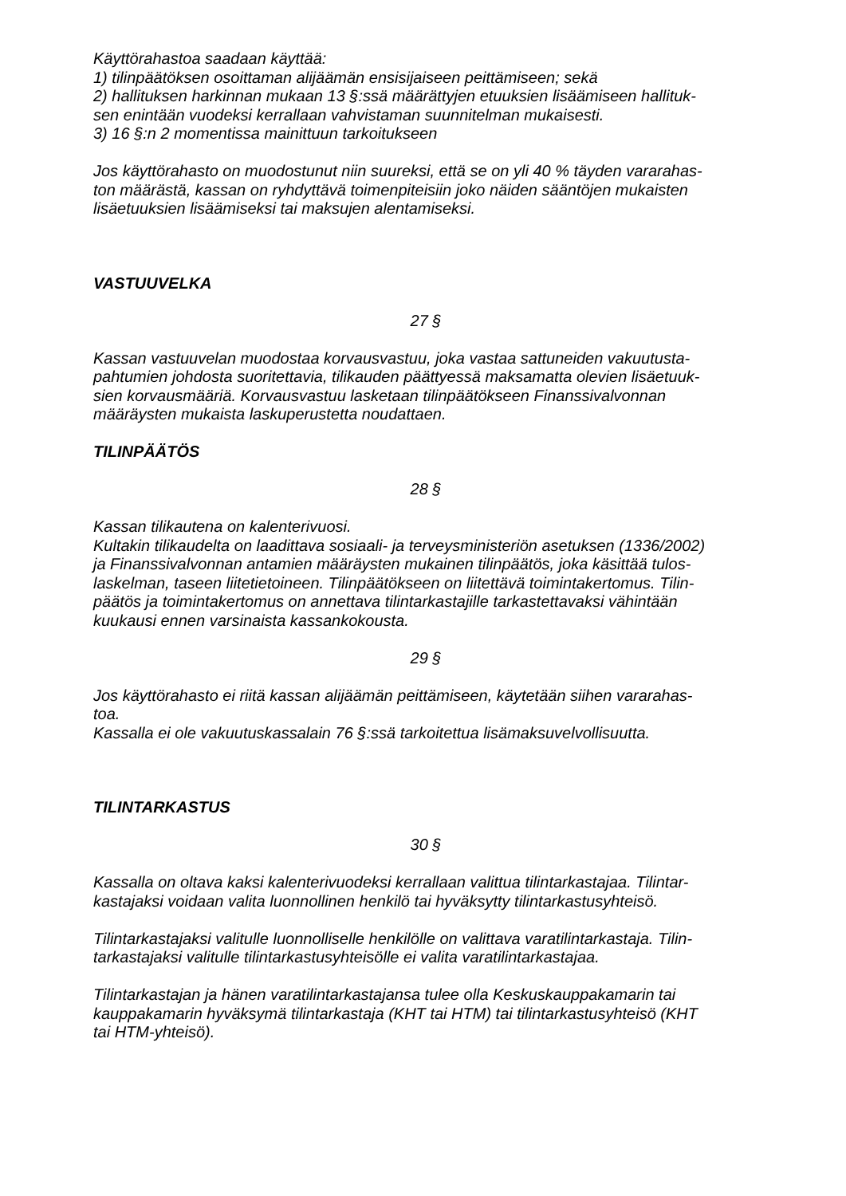Käyttörahastoa saadaan käyttää:
1) tilinpäätöksen osoittaman alijäämän ensisijaiseen peittämiseen; sekä
2) hallituksen harkinnan mukaan 13 §:ssä määrättyjen etuuksien lisäämiseen hallituk-
sen enintään vuodeksi kerrallaan vahvistaman suunnitelman mukaisesti.
3) 16 §:n 2 momentissa mainittuun tarkoitukseen
Jos käyttörahasto on muodostunut niin suureksi, että se on yli 40 % täyden vararahas-
ton määrästä, kassan on ryhdyttävä toimenpiteisiin joko näiden sääntöjen mukaisten
lisäetuuksien lisäämiseksi tai maksujen alentamiseksi.
VASTUUVELKA
27 §
Kassan vastuuvelan muodostaa korvausvastuu, joka vastaa sattuneiden vakuutusta-
pahtumien johdosta suoritettavia, tilikauden päättyessä maksamatta olevien lisäetuuk-
sien korvausmääriä. Korvausvastuu lasketaan tilinpäätökseen Finanssivalvonnan
määräysten mukaista laskuperustetta noudattaen.
TILINPÄÄTÖS
28 §
Kassan tilikautena on kalenterivuosi.
Kultakin tilikaudelta on laadittava sosiaali- ja terveysministeriön asetuksen (1336/2002)
ja Finanssivalvonnan antamien määräysten mukainen tilinpäätös, joka käsittää tulos-
laskelman, taseen liitetietoineen. Tilinpäätökseen on liitettävä toimintakertomus. Tilin-
päätös ja toimintakertomus on annettava tilintarkastajille tarkastettavaksi vähintään
kuukausi ennen varsinaista kassankokousta.
29 §
Jos käyttörahasto ei riitä kassan alijäämän peittämiseen, käytetään siihen vararahas-
toa.
Kassalla ei ole vakuutuskassalain 76 §:ssä tarkoitettua lisämaksuvelvollisuutta.
TILINTARKASTUS
30 §
Kassalla on oltava kaksi kalenterivuodeksi kerrallaan valittua tilintarkastajaa. Tilintar-
kastajaksi voidaan valita luonnollinen henkilö tai hyväksytty tilintarkastusyhteisö.
Tilintarkastajaksi valitulle luonnolliselle henkilölle on valittava varatilintarkastaja. Tilin-
tarkastajaksi valitulle tilintarkastusyhteisölle ei valita varatilintarkastajaa.
Tilintarkastajan ja hänen varatilintarkastajansa tulee olla Keskuskauppakamarin tai
kauppakamarin hyväksymä tilintarkastaja (KHT tai HTM) tai tilintarkastusyhteisö (KHT
tai HTM-yhteisö).